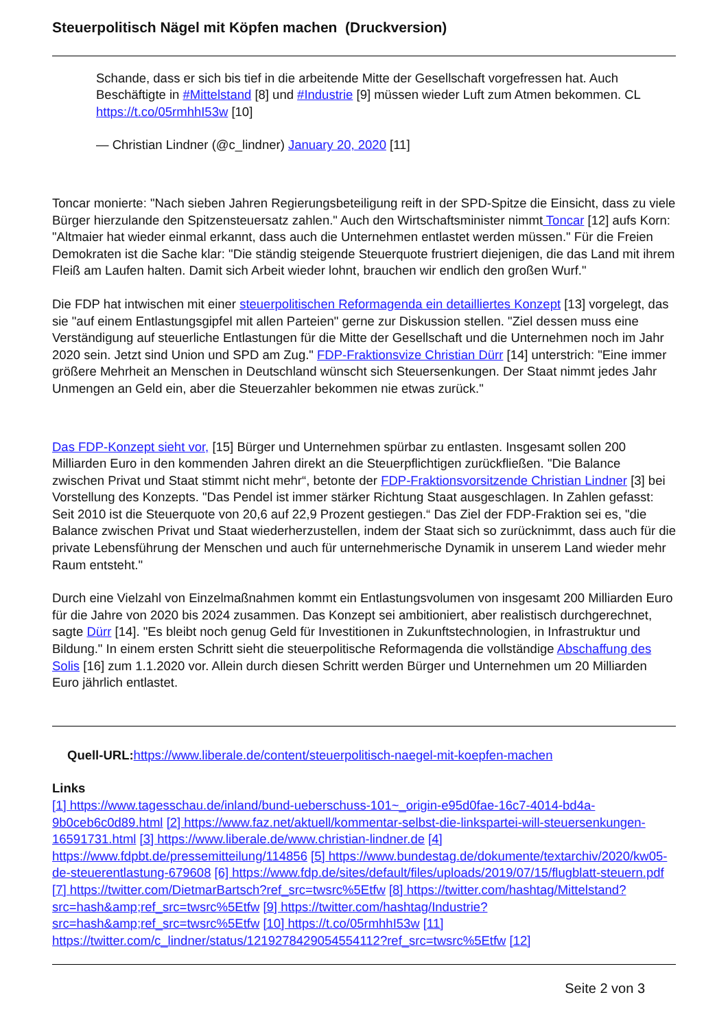Steuerpolitisch Nägel mit Köpfen machen (Druckversion)
Schande, dass er sich bis tief in die arbeitende Mitte der Gesellschaft vorgefressen hat. Auch Beschäftigte in #Mittelstand [8] und #Industrie [9] müssen wieder Luft zum Atmen bekommen. CL https://t.co/05rmhhI53w [10]
— Christian Lindner (@c_lindner) January 20, 2020 [11]
Toncar monierte: "Nach sieben Jahren Regierungsbeteiligung reift in der SPD-Spitze die Einsicht, dass zu viele Bürger hierzulande den Spitzensteuersatz zahlen." Auch den Wirtschaftsminister nimmt Toncar [12] aufs Korn: "Altmaier hat wieder einmal erkannt, dass auch die Unternehmen entlastet werden müssen." Für die Freien Demokraten ist die Sache klar: "Die ständig steigende Steuerquote frustriert diejenigen, die das Land mit ihrem Fleiß am Laufen halten. Damit sich Arbeit wieder lohnt, brauchen wir endlich den großen Wurf."
Die FDP hat intwischen mit einer steuerpolitischen Reformagenda ein detailliertes Konzept [13] vorgelegt, das sie "auf einem Entlastungsgipfel mit allen Parteien" gerne zur Diskussion stellen. "Ziel dessen muss eine Verständigung auf steuerliche Entlastungen für die Mitte der Gesellschaft und die Unternehmen noch im Jahr 2020 sein. Jetzt sind Union und SPD am Zug." FDP-Fraktionsvize Christian Dürr [14] unterstrich: "Eine immer größere Mehrheit an Menschen in Deutschland wünscht sich Steuersenkungen. Der Staat nimmt jedes Jahr Unmengen an Geld ein, aber die Steuerzahler bekommen nie etwas zurück."
Das FDP-Konzept sieht vor, [15] Bürger und Unternehmen spürbar zu entlasten. Insgesamt sollen 200 Milliarden Euro in den kommenden Jahren direkt an die Steuerpflichtigen zurückfließen. "Die Balance zwischen Privat und Staat stimmt nicht mehr“, betonte der FDP-Fraktionsvorsitzende Christian Lindner [3] bei Vorstellung des Konzepts. "Das Pendel ist immer stärker Richtung Staat ausgeschlagen. In Zahlen gefasst: Seit 2010 ist die Steuerquote von 20,6 auf 22,9 Prozent gestiegen.“ Das Ziel der FDP-Fraktion sei es, "die Balance zwischen Privat und Staat wiederherzustellen, indem der Staat sich so zurücknimmt, dass auch für die private Lebensführung der Menschen und auch für unternehmerische Dynamik in unserem Land wieder mehr Raum entsteht."
Durch eine Vielzahl von Einzelmaßnahmen kommt ein Entlastungsvolumen von insgesamt 200 Milliarden Euro für die Jahre von 2020 bis 2024 zusammen. Das Konzept sei ambitioniert, aber realistisch durchgerechnet, sagte Dürr [14]. "Es bleibt noch genug Geld für Investitionen in Zukunftstechnologien, in Infrastruktur und Bildung." In einem ersten Schritt sieht die steuerpolitische Reformagenda die vollständige Abschaffung des Solis [16] zum 1.1.2020 vor. Allein durch diesen Schritt werden Bürger und Unternehmen um 20 Milliarden Euro jährlich entlastet.
Quell-URL: https://www.liberale.de/content/steuerpolitisch-naegel-mit-koepfen-machen
Links
[1] https://www.tagesschau.de/inland/bund-ueberschuss-101~_origin-e95d0fae-16c7-4014-bd4a-9b0ceb6c0d89.html [2] https://www.faz.net/aktuell/kommentar-selbst-die-linkspartei-will-steuersenkungen-16591731.html [3] https://www.liberale.de/www.christian-lindner.de [4] https://www.fdpbt.de/pressemitteilung/114856 [5] https://www.bundestag.de/dokumente/textarchiv/2020/kw05-de-steuerentlastung-679608 [6] https://www.fdp.de/sites/default/files/uploads/2019/07/15/flugblatt-steuern.pdf [7] https://twitter.com/DietmarBartsch?ref_src=twsrc%5Etfw [8] https://twitter.com/hashtag/Mittelstand?src=hash&amp;ref_src=twsrc%5Etfw [9] https://twitter.com/hashtag/Industrie?src=hash&amp;ref_src=twsrc%5Etfw [10] https://t.co/05rmhhI53w [11] https://twitter.com/c_lindner/status/1219278429054554112?ref_src=twsrc%5Etfw [12]
Seite 2 von 3